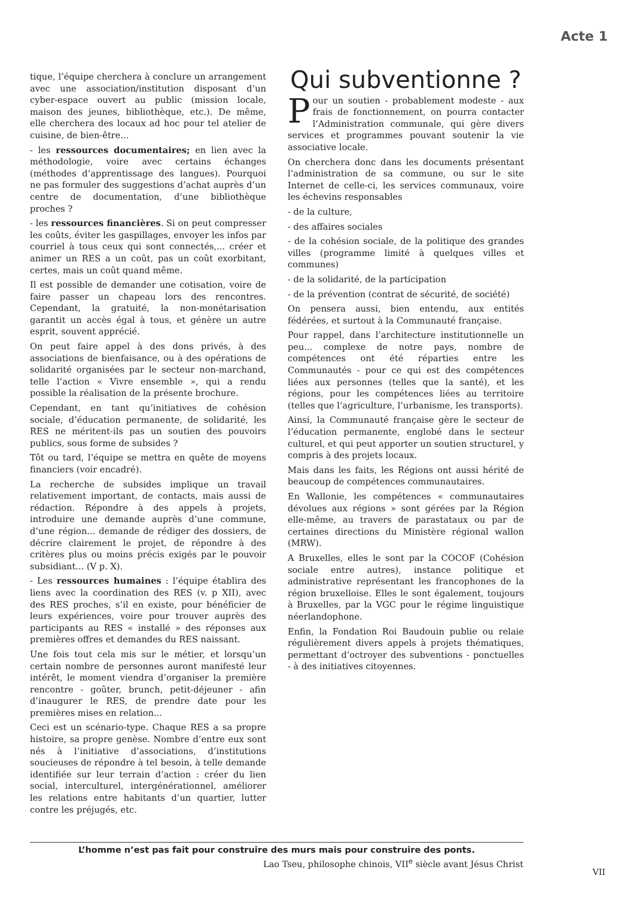Acte 1
tique, l’équipe cherchera à conclure un arrangement avec une association/institution disposant d’un cyber-espace ouvert au public (mission locale, maison des jeunes, bibliothèque, etc.). De même, elle cherchera des locaux ad hoc pour tel atelier de cuisine, de bien-être...
- les ressources documentaires; en lien avec la méthodologie, voire avec certains échanges (méthodes d’apprentissage des langues). Pourquoi ne pas formuler des suggestions d’achat auprès d’un centre de documentation, d’une bibliothèque proches ?
- les ressources financières. Si on peut compresser les coûts, éviter les gaspillages, envoyer les infos par courriel à tous ceux qui sont connectés,... créer et animer un RES a un coût, pas un coût exorbitant, certes, mais un coût quand même.
Il est possible de demander une cotisation, voire de faire passer un chapeau lors des rencontres. Cependant, la gratuité, la non-monétarisation garantit un accès égal à tous, et génère un autre esprit, souvent apprécié.
On peut faire appel à des dons privés, à des associations de bienfaisance, ou à des opérations de solidarité organisées par le secteur non-marchand, telle l’action « Vivre ensemble », qui a rendu possible la réalisation de la présente brochure.
Cependant, en tant qu’initiatives de cohésion sociale, d’éducation permanente, de solidarité, les RES ne méritent-ils pas un soutien des pouvoirs publics, sous forme de subsides ?
Tôt ou tard, l’équipe se mettra en quête de moyens financiers (voir encadré).
La recherche de subsides implique un travail relativement important, de contacts, mais aussi de rédaction. Répondre à des appels à projets, introduire une demande auprès d’une commune, d’une région... demande de rédiger des dossiers, de décrire clairement le projet, de répondre à des critères plus ou moins précis exigés par le pouvoir subsidiant... (V p. X).
- Les ressources humaines : l’équipe établira des liens avec la coordination des RES (v. p XII), avec des RES proches, s’il en existe, pour bénéficier de leurs expériences, voire pour trouver auprès des participants au RES « installé » des réponses aux premières offres et demandes du RES naissant.
Une fois tout cela mis sur le métier, et lorsqu’un certain nombre de personnes auront manifesté leur intérêt, le moment viendra d’organiser la première rencontre - goûter, brunch, petit-déjeuner - afin d’inaugurer le RES, de prendre date pour les premières mises en relation...
Ceci est un scénario-type. Chaque RES a sa propre histoire, sa propre genèse. Nombre d’entre eux sont nés à l’initiative d’associations, d’institutions soucieuses de répondre à tel besoin, à telle demande identifiée sur leur terrain d’action : créer du lien social, interculturel, intergénérationnel, améliorer les relations entre habitants d’un quartier, lutter contre les préjugés, etc.
Qui subventionne ?
Pour un soutien - probablement modeste - aux frais de fonctionnement, on pourra contacter l’Administration communale, qui gère divers services et programmes pouvant soutenir la vie associative locale.
On cherchera donc dans les documents présentant l’administration de sa commune, ou sur le site Internet de celle-ci, les services communaux, voire les échevins responsables
- de la culture,
- des affaires sociales
- de la cohésion sociale, de la politique des grandes villes (programme limité à quelques villes et communes)
- de la solidarité, de la participation
- de la prévention (contrat de sécurité, de société)
On pensera aussi, bien entendu, aux entités fédérées, et surtout à la Communauté française.
Pour rappel, dans l’architecture institutionnelle un peu... complexe de notre pays, nombre de compétences ont été réparties entre les Communautés - pour ce qui est des compétences liées aux personnes (telles que la santé), et les régions, pour les compétences liées au territoire (telles que l’agriculture, l’urbanisme, les transports).
Ainsi, la Communauté française gère le secteur de l’éducation permanente, englobé dans le secteur culturel, et qui peut apporter un soutien structurel, y compris à des projets locaux.
Mais dans les faits, les Régions ont aussi hérité de beaucoup de compétences communautaires.
En Wallonie, les compétences « communautaires dévolues aux régions » sont gérées par la Région elle-même, au travers de parastataux ou par de certaines directions du Ministère régional wallon (MRW).
A Bruxelles, elles le sont par la COCOF (Cohésion sociale entre autres), instance politique et administrative représentant les francophones de la région bruxelloise. Elles le sont également, toujours à Bruxelles, par la VGC pour le régime linguistique néerlandophone.
Enfin, la Fondation Roi Baudouin publie ou relaie régulièrement divers appels à projets thématiques, permettant d’octroyer des subventions - ponctuelles - à des initiatives citoyennes.
L’homme n’est pas fait pour construire des murs mais pour construire des ponts.
Lao Tseu, philosophe chinois, VII<sup>e</sup> siècle avant Jésus Christ
VII